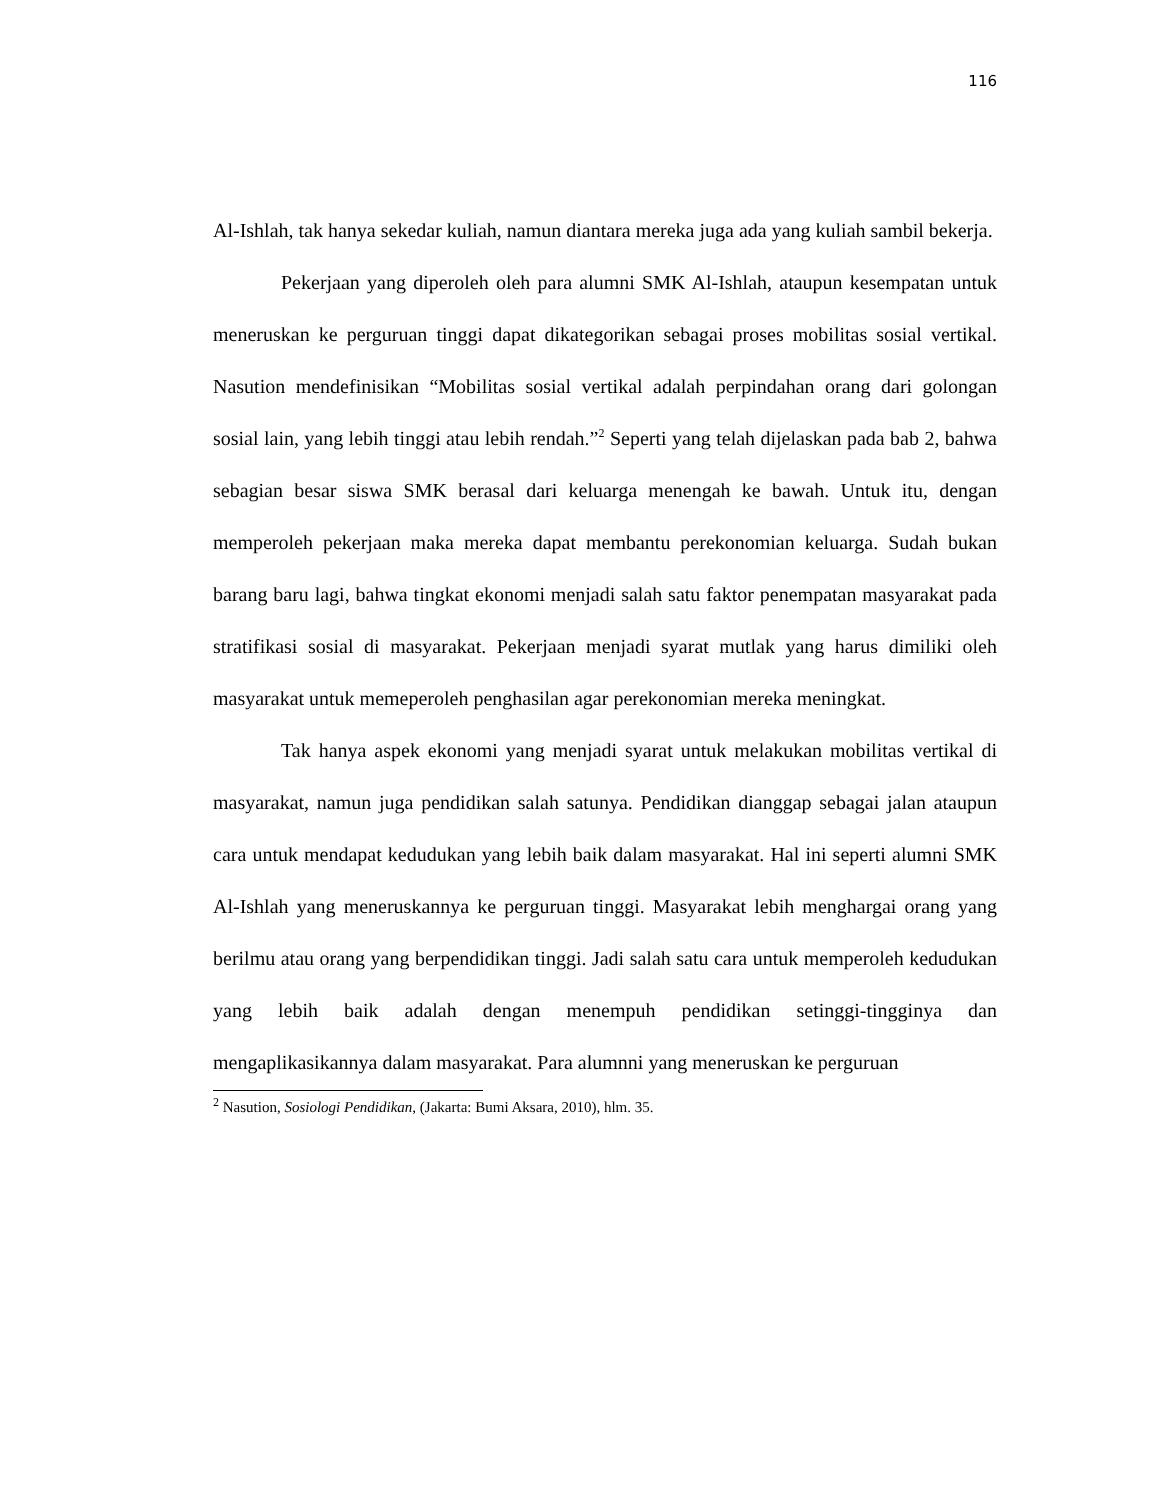116
Al-Ishlah, tak hanya sekedar kuliah, namun diantara mereka juga ada yang kuliah sambil bekerja.
Pekerjaan yang diperoleh oleh para alumni SMK Al-Ishlah, ataupun kesempatan untuk meneruskan ke perguruan tinggi dapat dikategorikan sebagai proses mobilitas sosial vertikal. Nasution mendefinisikan “Mobilitas sosial vertikal adalah perpindahan orang dari golongan sosial lain, yang lebih tinggi atau lebih rendah.”<sup>2</sup> Seperti yang telah dijelaskan pada bab 2, bahwa sebagian besar siswa SMK berasal dari keluarga menengah ke bawah. Untuk itu, dengan memperoleh pekerjaan maka mereka dapat membantu perekonomian keluarga. Sudah bukan barang baru lagi, bahwa tingkat ekonomi menjadi salah satu faktor penempatan masyarakat pada stratifikasi sosial di masyarakat. Pekerjaan menjadi syarat mutlak yang harus dimiliki oleh masyarakat untuk memeperoleh penghasilan agar perekonomian mereka meningkat.
Tak hanya aspek ekonomi yang menjadi syarat untuk melakukan mobilitas vertikal di masyarakat, namun juga pendidikan salah satunya. Pendidikan dianggap sebagai jalan ataupun cara untuk mendapat kedudukan yang lebih baik dalam masyarakat. Hal ini seperti alumni SMK Al-Ishlah yang meneruskannya ke perguruan tinggi. Masyarakat lebih menghargai orang yang berilmu atau orang yang berpendidikan tinggi. Jadi salah satu cara untuk memperoleh kedudukan yang lebih baik adalah dengan menempuh pendidikan setinggi-tingginya dan mengaplikasikannya dalam masyarakat. Para alumnni yang meneruskan ke perguruan
<sup>2</sup> Nasution, Sosiologi Pendidikan, (Jakarta: Bumi Aksara, 2010), hlm. 35.